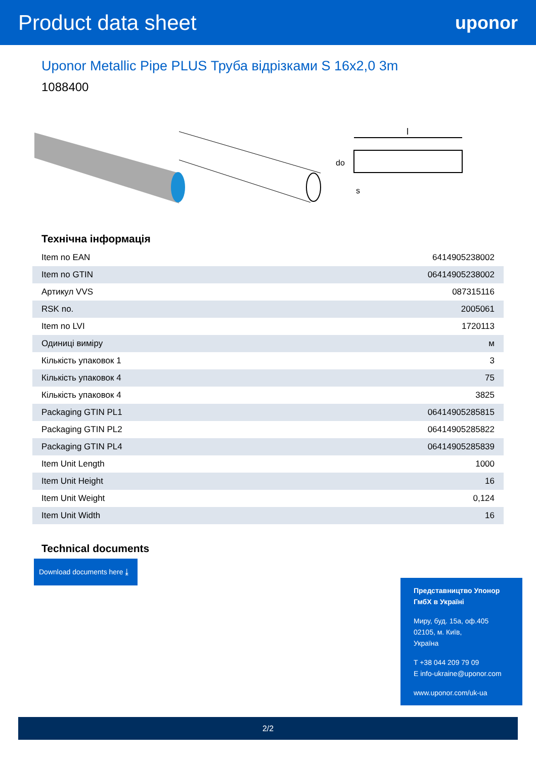Product data sheet
uponor
Uponor Metallic Pipe PLUS Труба відрізками S 16x2,0 3m
1088400
l
do
s
Технічна інформація
| Item no EAN | 6414905238002 |
| Item no GTIN | 06414905238002 |
| Артикул VVS | 087315116 |
| RSK no. | 2005061 |
| Item no LVI | 1720113 |
| Одиниці виміру | м |
| Кількість упаковок 1 | 3 |
| Кількість упаковок 4 | 75 |
| Кількість упаковок 4 | 3825 |
| Packaging GTIN PL1 | 06414905285815 |
| Packaging GTIN PL2 | 06414905285822 |
| Packaging GTIN PL4 | 06414905285839 |
| Item Unit Length | 1000 |
| Item Unit Height | 16 |
| Item Unit Weight | 0,124 |
| Item Unit Width | 16 |
Technical documents
Download documents here ⤓
Представництво Упонор ГмбХ в Україні
Миру, буд. 15а, оф.405
02105, м. Київ,
Україна
T +38 044 209 79 09
E info-ukraine@uponor.com
www.uponor.com/uk-ua
2/2